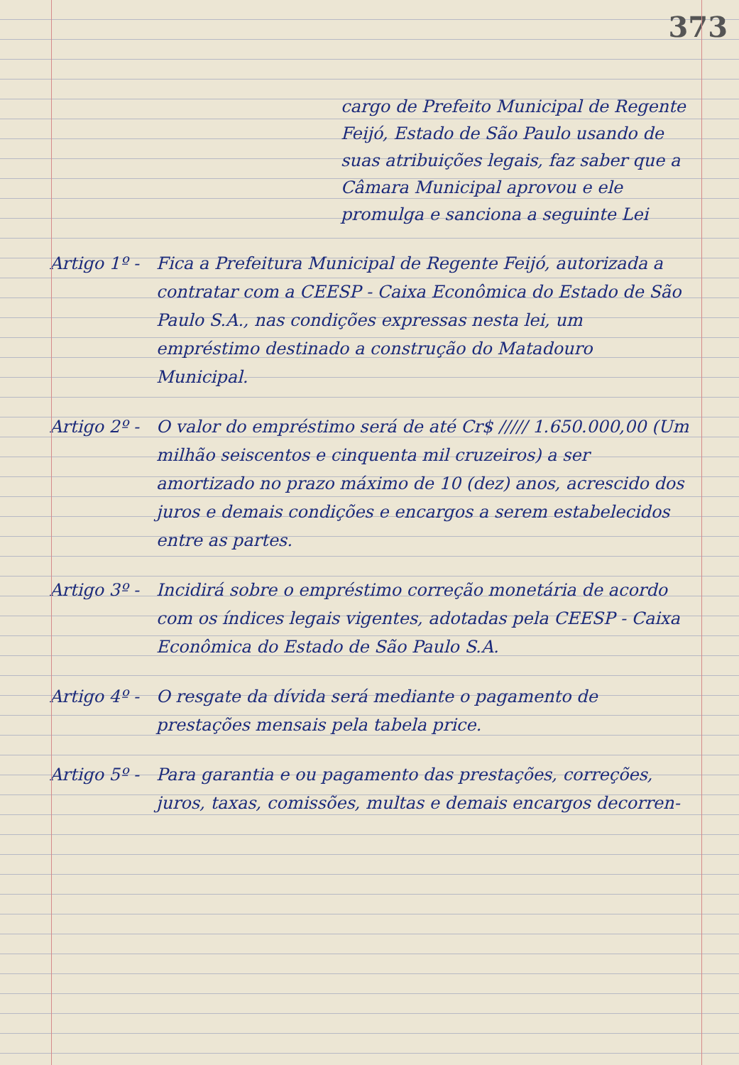373
cargo de Prefeito Municipal de Regente Feijó, Estado de São Paulo usando de suas atribuições legais, faz saber que a Câmara Municipal aprovou e ele promulga e sanciona a seguinte Lei
Artigo 1º -
Fica a Prefeitura Municipal de Regente Feijó, autorizada a contratar com a CEESP - Caixa Econômica do Estado de São Paulo S.A., nas condições expressas nesta lei, um empréstimo destinado a construção do Matadouro Municipal.
Artigo 2º -
O valor do empréstimo será de até Cr$ ///// 1.650.000,00 (Um milhão seiscentos e cinquenta mil cruzeiros) a ser amortizado no prazo máximo de 10 (dez) anos, acrescido dos juros e demais condições e encargos a serem estabelecidos entre as partes.
Artigo 3º -
Incidirá sobre o empréstimo correção monetária de acordo com os índices legais vigentes, adotadas pela CEESP - Caixa Econômica do Estado de São Paulo S.A.
Artigo 4º -
O resgate da dívida será mediante o pagamento de prestações mensais pela tabela price.
Artigo 5º -
Para garantia e ou pagamento das prestações, correções, juros, taxas, comissões, multas e demais encargos decorren-